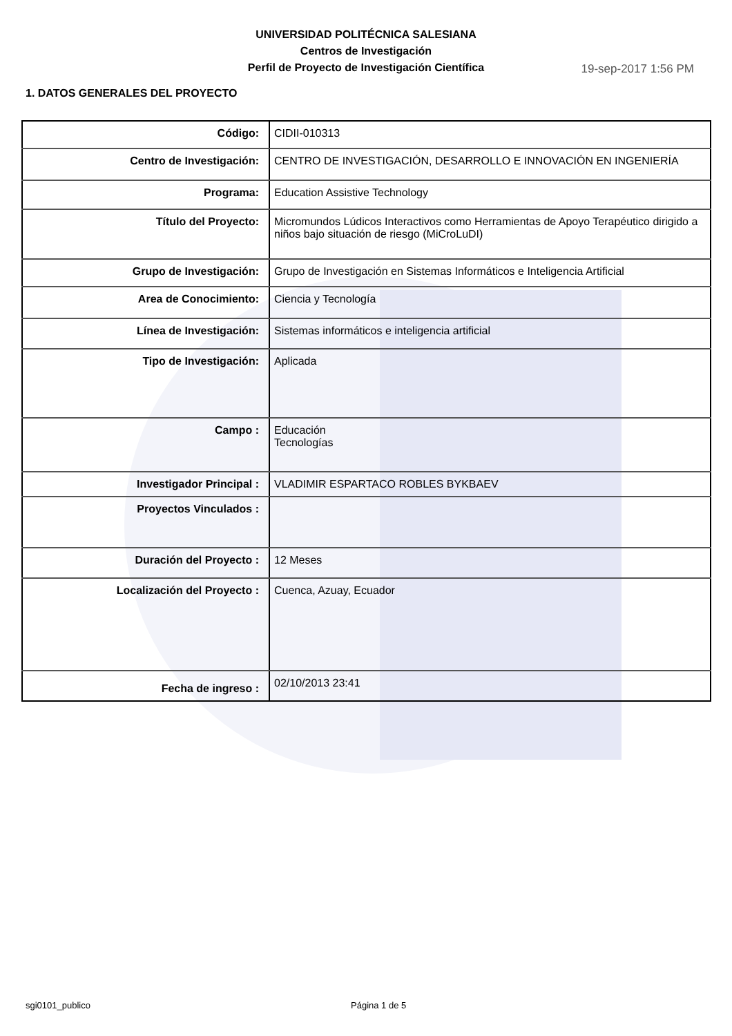UNIVERSIDAD POLITÉCNICA SALESIANA
Centros de Investigación
Perfil de Proyecto de Investigación Científica
19-sep-2017 1:56 PM
1. DATOS GENERALES DEL PROYECTO
| Código: | CIDII-010313 |
| Centro de Investigación: | CENTRO DE INVESTIGACIÓN, DESARROLLO E INNOVACIÓN EN INGENIERÍA |
| Programa: | Education Assistive Technology |
| Título del Proyecto: | Micromundos Lúdicos Interactivos como Herramientas de Apoyo Terapéutico dirigido a niños bajo situación de riesgo (MiCroLuDI) |
| Grupo de Investigación: | Grupo de Investigación en Sistemas Informáticos e Inteligencia Artificial |
| Area de Conocimiento: | Ciencia y Tecnología |
| Línea de Investigación: | Sistemas informáticos e inteligencia artificial |
| Tipo de Investigación: | Aplicada |
| Campo : | Educación Tecnologías |
| Investigador Principal : | VLADIMIR ESPARTACO ROBLES BYKBAEV |
| Proyectos Vinculados : | |
| Duración del Proyecto : | 12 Meses |
| Localización del Proyecto : | Cuenca, Azuay, Ecuador |
| Fecha de ingreso : | 02/10/2013 23:41 |
sgi0101_publico Página 1 de 5